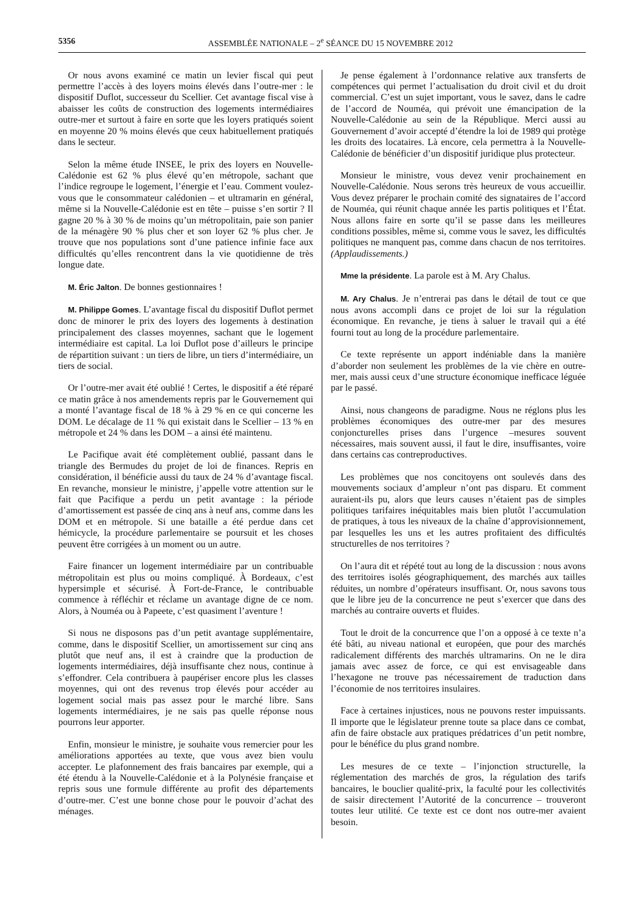5356 ASSEMBLÉE NATIONALE – 2<sup>e</sup> SÉANCE DU 15 NOVEMBRE 2012
Or nous avons examiné ce matin un levier fiscal qui peut permettre l’accès à des loyers moins élevés dans l’outre-mer : le dispositif Duflot, successeur du Scellier. Cet avantage fiscal vise à abaisser les coûts de construction des logements intermédiaires outre-mer et surtout à faire en sorte que les loyers pratiqués soient en moyenne 20 % moins élevés que ceux habituellement pratiqués dans le secteur.
Selon la même étude INSEE, le prix des loyers en Nouvelle-Calédonie est 62 % plus élevé qu’en métropole, sachant que l’indice regroupe le logement, l’énergie et l’eau. Comment voulez-vous que le consommateur calédonien – et ultramarin en général, même si la Nouvelle-Calédonie est en tête – puisse s’en sortir ? Il gagne 20 % à 30 % de moins qu’un métropolitain, paie son panier de la ménagère 90 % plus cher et son loyer 62 % plus cher. Je trouve que nos populations sont d’une patience infinie face aux difficultés qu’elles rencontrent dans la vie quotidienne de très longue date.
M. Éric Jalton. De bonnes gestionnaires !
M. Philippe Gomes. L’avantage fiscal du dispositif Duflot permet donc de minorer le prix des loyers des logements à destination principalement des classes moyennes, sachant que le logement intermédiaire est capital. La loi Duflot pose d’ailleurs le principe de répartition suivant : un tiers de libre, un tiers d’intermédiaire, un tiers de social.
Or l’outre-mer avait été oublié ! Certes, le dispositif a été réparé ce matin grâce à nos amendements repris par le Gouvernement qui a monté l’avantage fiscal de 18 % à 29 % en ce qui concerne les DOM. Le décalage de 11 % qui existait dans le Scellier – 13 % en métropole et 24 % dans les DOM – a ainsi été maintenu.
Le Pacifique avait été complètement oublié, passant dans le triangle des Bermudes du projet de loi de finances. Repris en considération, il bénéficie aussi du taux de 24 % d’avantage fiscal. En revanche, monsieur le ministre, j’appelle votre attention sur le fait que Pacifique a perdu un petit avantage : la période d’amortissement est passée de cinq ans à neuf ans, comme dans les DOM et en métropole. Si une bataille a été perdue dans cet hémicycle, la procédure parlementaire se poursuit et les choses peuvent être corrigées à un moment ou un autre.
Faire financer un logement intermédiaire par un contribuable métropolitain est plus ou moins compliqué. À Bordeaux, c’est hypersimple et sécurisé. À Fort-de-France, le contribuable commence à réfléchir et réclame un avantage digne de ce nom. Alors, à Nouméa ou à Papeete, c’est quasiment l’aventure !
Si nous ne disposons pas d’un petit avantage supplémentaire, comme, dans le dispositif Scellier, un amortissement sur cinq ans plutôt que neuf ans, il est à craindre que la production de logements intermédiaires, déjà insuffisante chez nous, continue à s’effondrer. Cela contribuera à paupériser encore plus les classes moyennes, qui ont des revenus trop élevés pour accéder au logement social mais pas assez pour le marché libre. Sans logements intermédiaires, je ne sais pas quelle réponse nous pourrons leur apporter.
Enfin, monsieur le ministre, je souhaite vous remercier pour les améliorations apportées au texte, que vous avez bien voulu accepter. Le plafonnement des frais bancaires par exemple, qui a été étendu à la Nouvelle-Calédonie et à la Polynésie française et repris sous une formule différente au profit des départements d’outre-mer. C’est une bonne chose pour le pouvoir d’achat des ménages.
Je pense également à l’ordonnance relative aux transferts de compétences qui permet l’actualisation du droit civil et du droit commercial. C’est un sujet important, vous le savez, dans le cadre de l’accord de Nouméa, qui prévoit une émancipation de la Nouvelle-Calédonie au sein de la République. Merci aussi au Gouvernement d’avoir accepté d’étendre la loi de 1989 qui protège les droits des locataires. Là encore, cela permettra à la Nouvelle-Calédonie de bénéficier d’un dispositif juridique plus protecteur.
Monsieur le ministre, vous devez venir prochainement en Nouvelle-Calédonie. Nous serons très heureux de vous accueillir. Vous devez préparer le prochain comité des signataires de l’accord de Nouméa, qui réunit chaque année les partis politiques et l’État. Nous allons faire en sorte qu’il se passe dans les meilleures conditions possibles, même si, comme vous le savez, les difficultés politiques ne manquent pas, comme dans chacun de nos territoires. (Applaudissements.)
Mme la présidente. La parole est à M. Ary Chalus.
M. Ary Chalus. Je n’entrerai pas dans le détail de tout ce que nous avons accompli dans ce projet de loi sur la régulation économique. En revanche, je tiens à saluer le travail qui a été fourni tout au long de la procédure parlementaire.
Ce texte représente un apport indéniable dans la manière d’aborder non seulement les problèmes de la vie chère en outre-mer, mais aussi ceux d’une structure économique inefficace léguée par le passé.
Ainsi, nous changeons de paradigme. Nous ne réglons plus les problèmes économiques des outre-mer par des mesures conjoncturelles prises dans l’urgence –mesures souvent nécessaires, mais souvent aussi, il faut le dire, insuffisantes, voire dans certains cas contreproductives.
Les problèmes que nos concitoyens ont soulevés dans des mouvements sociaux d’ampleur n’ont pas disparu. Et comment auraient-ils pu, alors que leurs causes n’étaient pas de simples politiques tarifaires inéquitables mais bien plutôt l’accumulation de pratiques, à tous les niveaux de la chaîne d’approvisionnement, par lesquelles les uns et les autres profitaient des difficultés structurelles de nos territoires ?
On l’aura dit et répété tout au long de la discussion : nous avons des territoires isolés géographiquement, des marchés aux tailles réduites, un nombre d’opérateurs insuffisant. Or, nous savons tous que le libre jeu de la concurrence ne peut s’exercer que dans des marchés au contraire ouverts et fluides.
Tout le droit de la concurrence que l’on a opposé à ce texte n’a été bâti, au niveau national et européen, que pour des marchés radicalement différents des marchés ultramarins. On ne le dira jamais avec assez de force, ce qui est envisageable dans l’hexagone ne trouve pas nécessairement de traduction dans l’économie de nos territoires insulaires.
Face à certaines injustices, nous ne pouvons rester impuissants. Il importe que le législateur prenne toute sa place dans ce combat, afin de faire obstacle aux pratiques prédatrices d’un petit nombre, pour le bénéfice du plus grand nombre.
Les mesures de ce texte – l’injonction structurelle, la réglementation des marchés de gros, la régulation des tarifs bancaires, le bouclier qualité-prix, la faculté pour les collectivités de saisir directement l’Autorité de la concurrence – trouveront toutes leur utilité. Ce texte est ce dont nos outre-mer avaient besoin.